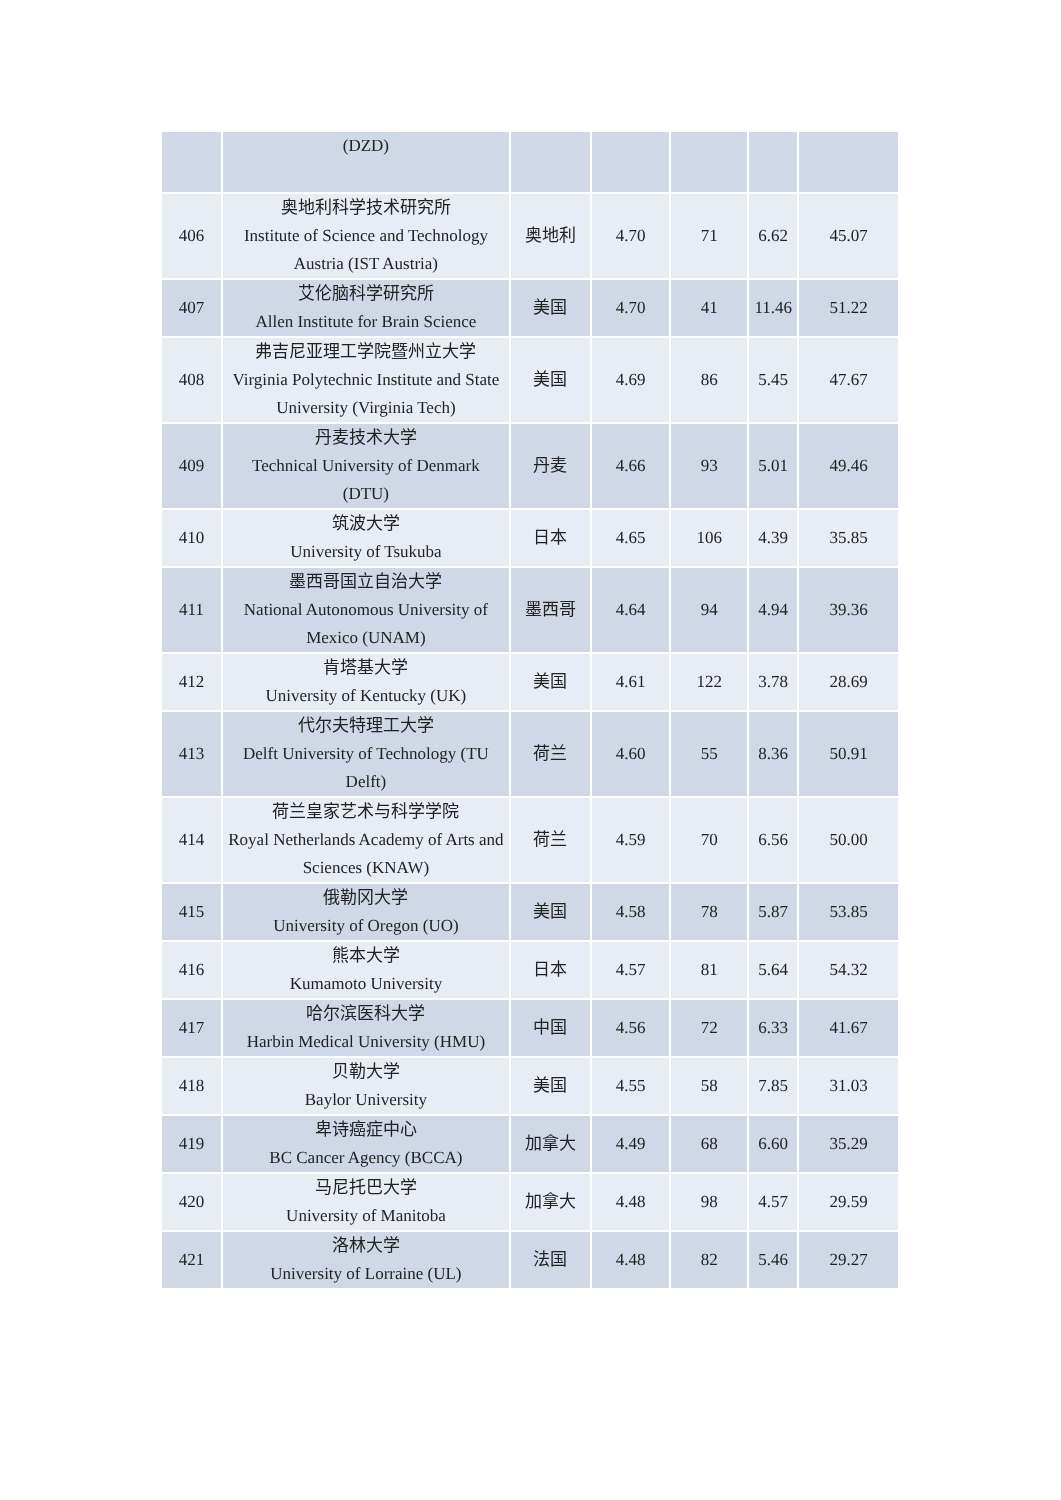| | (DZD) | | | | | |
| 406 | 奥地利科学技术研究所 Institute of Science and Technology Austria (IST Austria) | 奥地利 | 4.70 | 71 | 6.62 | 45.07 |
| 407 | 艾伦脑科学研究所 Allen Institute for Brain Science | 美国 | 4.70 | 41 | 11.46 | 51.22 |
| 408 | 弗吉尼亚理工学院暨州立大学 Virginia Polytechnic Institute and State University (Virginia Tech) | 美国 | 4.69 | 86 | 5.45 | 47.67 |
| 409 | 丹麦技术大学 Technical University of Denmark (DTU) | 丹麦 | 4.66 | 93 | 5.01 | 49.46 |
| 410 | 筑波大学 University of Tsukuba | 日本 | 4.65 | 106 | 4.39 | 35.85 |
| 411 | 墨西哥国立自治大学 National Autonomous University of Mexico (UNAM) | 墨西哥 | 4.64 | 94 | 4.94 | 39.36 |
| 412 | 肯塔基大学 University of Kentucky (UK) | 美国 | 4.61 | 122 | 3.78 | 28.69 |
| 413 | 代尔夫特理工大学 Delft University of Technology (TU Delft) | 荷兰 | 4.60 | 55 | 8.36 | 50.91 |
| 414 | 荷兰皇家艺术与科学学院 Royal Netherlands Academy of Arts and Sciences (KNAW) | 荷兰 | 4.59 | 70 | 6.56 | 50.00 |
| 415 | 俄勒冈大学 University of Oregon (UO) | 美国 | 4.58 | 78 | 5.87 | 53.85 |
| 416 | 熊本大学 Kumamoto University | 日本 | 4.57 | 81 | 5.64 | 54.32 |
| 417 | 哈尔滨医科大学 Harbin Medical University (HMU) | 中国 | 4.56 | 72 | 6.33 | 41.67 |
| 418 | 贝勒大学 Baylor University | 美国 | 4.55 | 58 | 7.85 | 31.03 |
| 419 | 卑诗癌症中心 BC Cancer Agency (BCCA) | 加拿大 | 4.49 | 68 | 6.60 | 35.29 |
| 420 | 马尼托巴大学 University of Manitoba | 加拿大 | 4.48 | 98 | 4.57 | 29.59 |
| 421 | 洛林大学 University of Lorraine (UL) | 法国 | 4.48 | 82 | 5.46 | 29.27 |